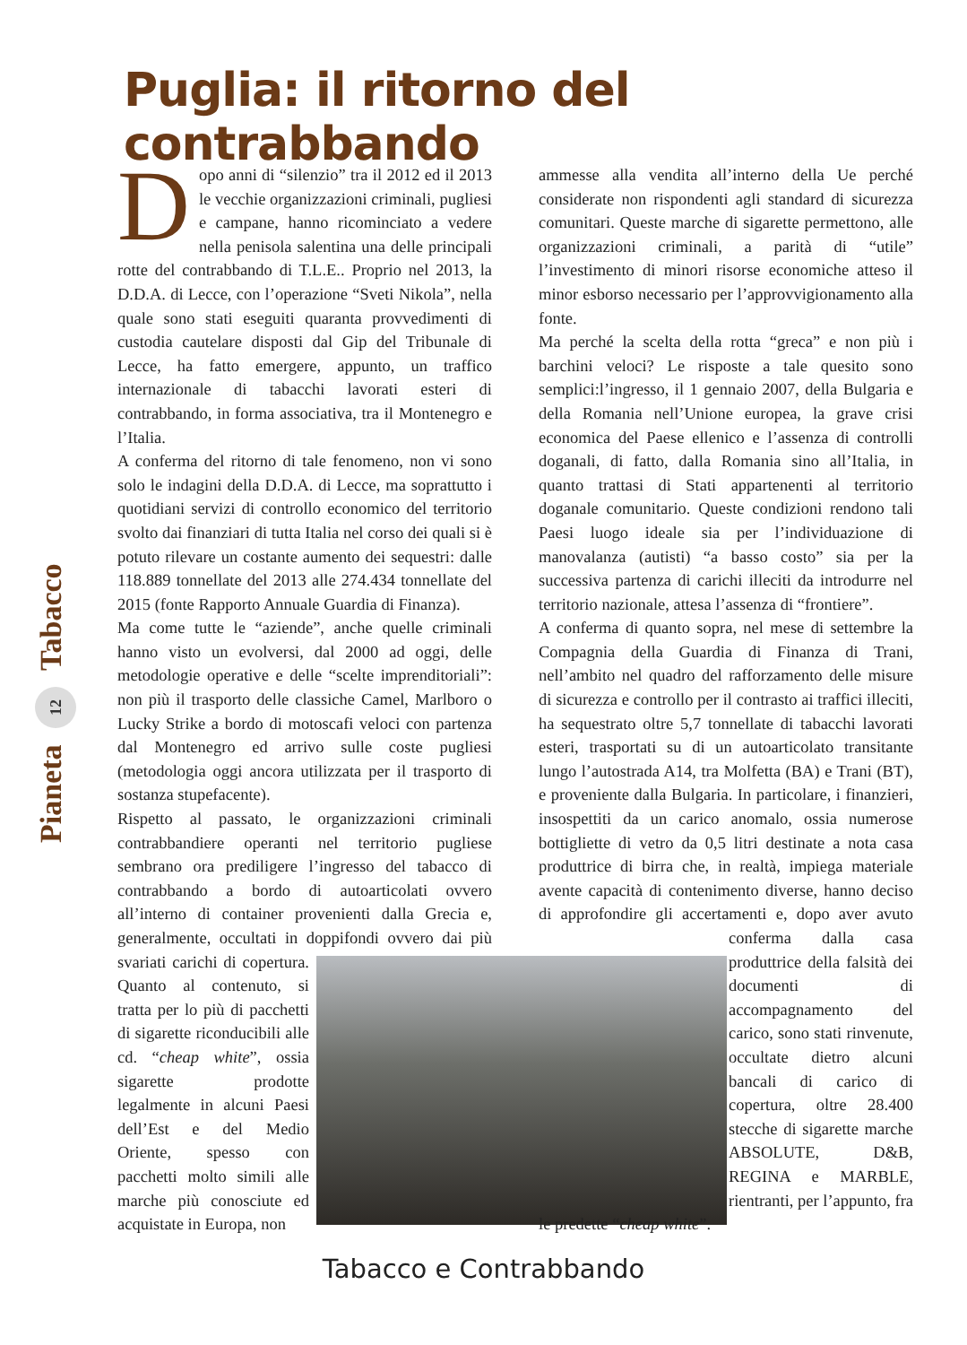Puglia: il ritorno del contrabbando
Pianeta 12 Tabacco
Dopo anni di “silenzio” tra il 2012 ed il 2013 le vecchie organizzazioni criminali, pugliesi e campane, hanno ricominciato a vedere nella penisola salentina una delle principali rotte del contrabbando di T.L.E.. Proprio nel 2013, la D.D.A. di Lecce, con l’operazione “Sveti Nikola”, nella quale sono stati eseguiti quaranta provvedimenti di custodia cautelare disposti dal Gip del Tribunale di Lecce, ha fatto emergere, appunto, un traffico internazionale di tabacchi lavorati esteri di contrabbando, in forma associativa, tra il Montenegro e l’Italia.
A conferma del ritorno di tale fenomeno, non vi sono solo le indagini della D.D.A. di Lecce, ma soprattutto i quotidiani servizi di controllo economico del territorio svolto dai finanziari di tutta Italia nel corso dei quali si è potuto rilevare un costante aumento dei sequestri: dalle 118.889 tonnellate del 2013 alle 274.434 tonnellate del 2015 (fonte Rapporto Annuale Guardia di Finanza).
Ma come tutte le “aziende”, anche quelle criminali hanno visto un evolversi, dal 2000 ad oggi, delle metodologie operative e delle “scelte imprenditoriali”: non più il trasporto delle classiche Camel, Marlboro o Lucky Strike a bordo di motoscafi veloci con partenza dal Montenegro ed arrivo sulle coste pugliesi (metodologia oggi ancora utilizzata per il trasporto di sostanza stupefacente).
Rispetto al passato, le organizzazioni criminali contrabbandiere operanti nel territorio pugliese sembrano ora prediligere l’ingresso del tabacco di contrabbando a bordo di autoarticolati ovvero all’interno di container provenienti dalla Grecia e, generalmente, occultati in doppifondi ovvero dai più svariati carichi di copertura. Quanto al contenuto, si tratta per lo più di pacchetti di sigarette riconducibili alle cd. “cheap white”, ossia sigarette prodotte legalmente in alcuni Paesi dell’Est e del Medio Oriente, spesso con pacchetti molto simili alle marche più conosciute ed acquistate in Europa, non
ammesse alla vendita all’interno della Ue perché considerate non rispondenti agli standard di sicurezza comunitari. Queste marche di sigarette permettono, alle organizzazioni criminali, a parità di “utile” l’investimento di minori risorse economiche atteso il minor esborso necessario per l’approvvigionamento alla fonte.
Ma perché la scelta della rotta “greca” e non più i barchini veloci? Le risposte a tale quesito sono semplici:l’ingresso, il 1 gennaio 2007, della Bulgaria e della Romania nell’Unione europea, la grave crisi economica del Paese ellenico e l’assenza di controlli doganali, di fatto, dalla Romania sino all’Italia, in quanto trattasi di Stati appartenenti al territorio doganale comunitario. Queste condizioni rendono tali Paesi luogo ideale sia per l’individuazione di manovalanza (autisti) “a basso costo” sia per la successiva partenza di carichi illeciti da introdurre nel territorio nazionale, attesa l’assenza di “frontiere”.
A conferma di quanto sopra, nel mese di settembre la Compagnia della Guardia di Finanza di Trani, nell’ambito nel quadro del rafforzamento delle misure di sicurezza e controllo per il contrasto ai traffici illeciti, ha sequestrato oltre 5,7 tonnellate di tabacchi lavorati esteri, trasportati su di un autoarticolato transitante lungo l’autostrada A14, tra Molfetta (BA) e Trani (BT), e proveniente dalla Bulgaria. In particolare, i finanzieri, insospettiti da un carico anomalo, ossia numerose bottigliette di vetro da 0,5 litri destinate a nota casa produttrice di birra che, in realtà, impiega materiale avente capacità di contenimento diverse, hanno deciso di approfondire gli accertamenti e, dopo aver avuto conferma dalla casa produttrice della falsità dei documenti di accompagnamento del carico, sono stati rinvenute, occultate dietro alcuni bancali di carico di copertura, oltre 28.400 stecche di sigarette marche ABSOLUTE, D&B, REGINA e MARBLE, rientranti, per l’appunto, fra le predette “cheap white”.
Tabacco e Contrabbando